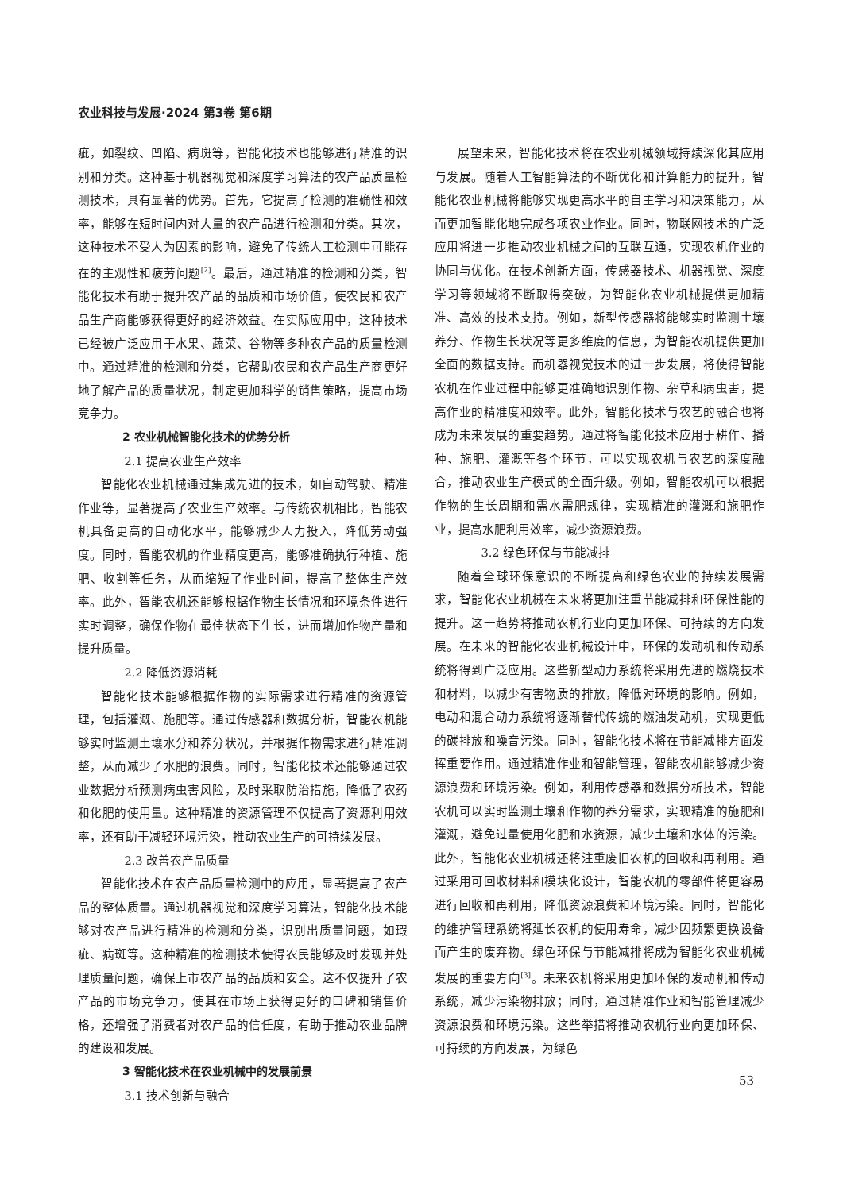农业科技与发展·2024 第3卷 第6期
疵，如裂纹、凹陷、病斑等，智能化技术也能够进行精准的识别和分类。这种基于机器视觉和深度学习算法的农产品质量检测技术，具有显著的优势。首先，它提高了检测的准确性和效率，能够在短时间内对大量的农产品进行检测和分类。其次，这种技术不受人为因素的影响，避免了传统人工检测中可能存在的主观性和疲劳问题<sup>[2]</sup>。最后，通过精准的检测和分类，智能化技术有助于提升农产品的品质和市场价值，使农民和农产品生产商能够获得更好的经济效益。在实际应用中，这种技术已经被广泛应用于水果、蔬菜、谷物等多种农产品的质量检测中。通过精准的检测和分类，它帮助农民和农产品生产商更好地了解产品的质量状况，制定更加科学的销售策略，提高市场竞争力。
2 农业机械智能化技术的优势分析
2.1 提高农业生产效率
智能化农业机械通过集成先进的技术，如自动驾驶、精准作业等，显著提高了农业生产效率。与传统农机相比，智能农机具备更高的自动化水平，能够减少人力投入，降低劳动强度。同时，智能农机的作业精度更高，能够准确执行种植、施肥、收割等任务，从而缩短了作业时间，提高了整体生产效率。此外，智能农机还能够根据作物生长情况和环境条件进行实时调整，确保作物在最佳状态下生长，进而增加作物产量和提升质量。
2.2 降低资源消耗
智能化技术能够根据作物的实际需求进行精准的资源管理，包括灌溉、施肥等。通过传感器和数据分析，智能农机能够实时监测土壤水分和养分状况，并根据作物需求进行精准调整，从而减少了水肥的浪费。同时，智能化技术还能够通过农业数据分析预测病虫害风险，及时采取防治措施，降低了农药和化肥的使用量。这种精准的资源管理不仅提高了资源利用效率，还有助于减轻环境污染，推动农业生产的可持续发展。
2.3 改善农产品质量
智能化技术在农产品质量检测中的应用，显著提高了农产品的整体质量。通过机器视觉和深度学习算法，智能化技术能够对农产品进行精准的检测和分类，识别出质量问题，如瑕疵、病斑等。这种精准的检测技术使得农民能够及时发现并处理质量问题，确保上市农产品的品质和安全。这不仅提升了农产品的市场竞争力，使其在市场上获得更好的口碑和销售价格，还增强了消费者对农产品的信任度，有助于推动农业品牌的建设和发展。
3 智能化技术在农业机械中的发展前景
3.1 技术创新与融合
展望未来，智能化技术将在农业机械领域持续深化其应用与发展。随着人工智能算法的不断优化和计算能力的提升，智能化农业机械将能够实现更高水平的自主学习和决策能力，从而更加智能化地完成各项农业作业。同时，物联网技术的广泛应用将进一步推动农业机械之间的互联互通，实现农机作业的协同与优化。在技术创新方面，传感器技术、机器视觉、深度学习等领域将不断取得突破，为智能化农业机械提供更加精准、高效的技术支持。例如，新型传感器将能够实时监测土壤养分、作物生长状况等更多维度的信息，为智能农机提供更加全面的数据支持。而机器视觉技术的进一步发展，将使得智能农机在作业过程中能够更准确地识别作物、杂草和病虫害，提高作业的精准度和效率。此外，智能化技术与农艺的融合也将成为未来发展的重要趋势。通过将智能化技术应用于耕作、播种、施肥、灌溉等各个环节，可以实现农机与农艺的深度融合，推动农业生产模式的全面升级。例如，智能农机可以根据作物的生长周期和需水需肥规律，实现精准的灌溉和施肥作业，提高水肥利用效率，减少资源浪费。
3.2 绿色环保与节能减排
随着全球环保意识的不断提高和绿色农业的持续发展需求，智能化农业机械在未来将更加注重节能减排和环保性能的提升。这一趋势将推动农机行业向更加环保、可持续的方向发展。在未来的智能化农业机械设计中，环保的发动机和传动系统将得到广泛应用。这些新型动力系统将采用先进的燃烧技术和材料，以减少有害物质的排放，降低对环境的影响。例如，电动和混合动力系统将逐渐替代传统的燃油发动机，实现更低的碳排放和噪音污染。同时，智能化技术将在节能减排方面发挥重要作用。通过精准作业和智能管理，智能农机能够减少资源浪费和环境污染。例如，利用传感器和数据分析技术，智能农机可以实时监测土壤和作物的养分需求，实现精准的施肥和灌溉，避免过量使用化肥和水资源，减少土壤和水体的污染。此外，智能化农业机械还将注重废旧农机的回收和再利用。通过采用可回收材料和模块化设计，智能农机的零部件将更容易进行回收和再利用，降低资源浪费和环境污染。同时，智能化的维护管理系统将延长农机的使用寿命，减少因频繁更换设备而产生的废弃物。绿色环保与节能减排将成为智能化农业机械发展的重要方向<sup>[3]</sup>。未来农机将采用更加环保的发动机和传动系统，减少污染物排放；同时，通过精准作业和智能管理减少资源浪费和环境污染。这些举措将推动农机行业向更加环保、可持续的方向发展，为绿色
53